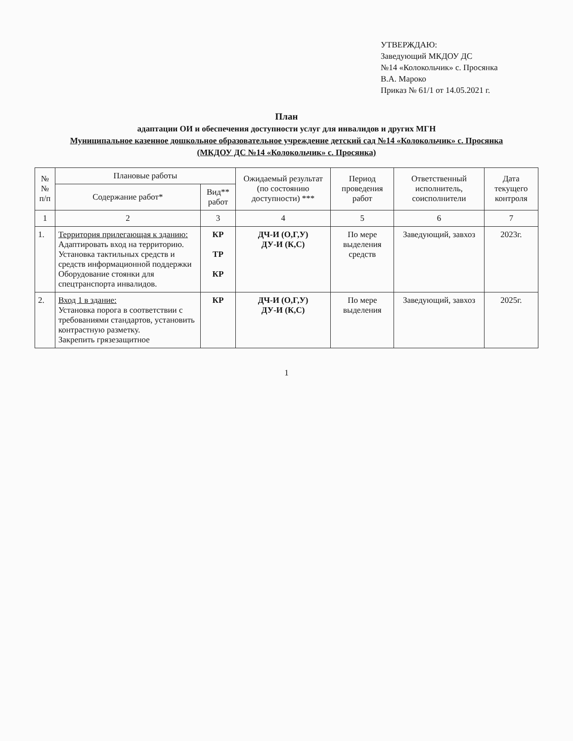УТВЕРЖДАЮ:
Заведующий МКДОУ ДС
№14 «Колокольчик» с. Просянка
В.А. Мароко
Приказ № 61/1 от 14.05.2021 г.
План
адаптации ОИ и обеспечения доступности услуг для инвалидов и других МГН
Муниципальное казенное дошкольное образовательное учреждение детский сад №14 «Колокольчик» с. Просянка
(МКДОУ ДС №14 «Колокольчик» с. Просянка)
| №№ п/п | Плановые работы | | Ожидаемый результат (по состоянию доступности) *** | Период проведения работ | Ответственный исполнитель, соисполнители | Дата текущего контроля |
| --- | --- | --- | --- | --- | --- | --- |
| | Содержание работ* | Вид** работ | | | | |
| 1 | 2 | 3 | 4 | 5 | 6 | 7 |
| 1. | Территория прилегающая к зданию: Адаптировать вход на территорию. Установка тактильных средств и средств информационной поддержки Оборудование стоянки для спецтранспорта инвалидов. | КР ТР КР | ДЧ-И (О,Г,У) ДУ-И (К,С) | По мере выделения средств | Заведующий, завхоз | 2023г. |
| 2. | Вход 1 в здание: Установка порога в соответствии с требованиями стандартов, установить контрастную разметку. Закрепить грязезащитное | КР | ДЧ-И (О,Г,У) ДУ-И (К,С) | По мере выделения | Заведующий, завхоз | 2025г. |
1